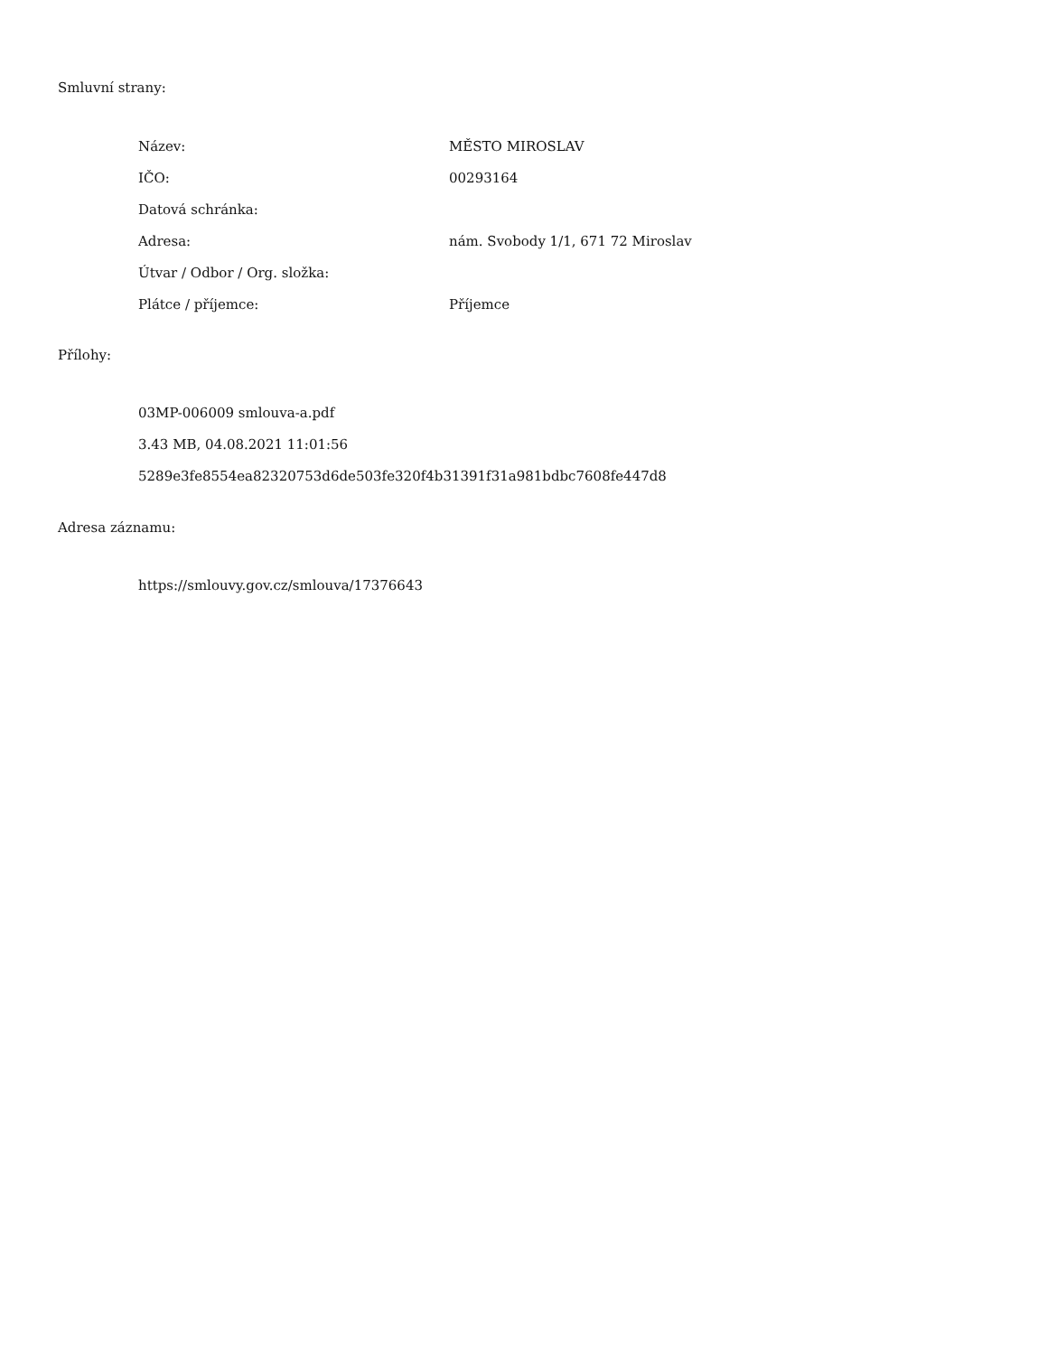Smluvní strany:
| Název: | MĚSTO MIROSLAV |
| IČO: | 00293164 |
| Datová schránka: | |
| Adresa: | nám. Svobody 1/1, 671 72 Miroslav |
| Útvar / Odbor / Org. složka: | |
| Plátce / příjemce: | Příjemce |
Přílohy:
03MP-006009 smlouva-a.pdf
3.43 MB, 04.08.2021 11:01:56
5289e3fe8554ea82320753d6de503fe320f4b31391f31a981bdbc7608fe447d8
Adresa záznamu:
https://smlouvy.gov.cz/smlouva/17376643